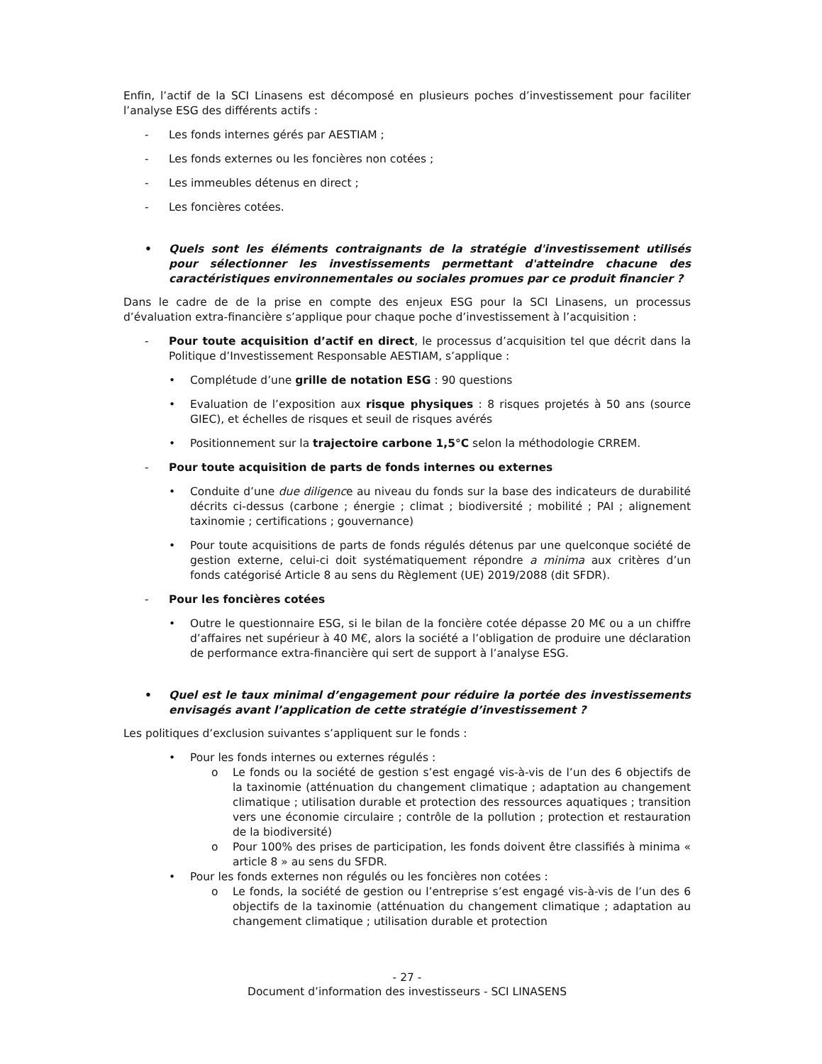Enfin, l’actif de la SCI Linasens est décomposé en plusieurs poches d’investissement pour faciliter l’analyse ESG des différents actifs :
- Les fonds internes gérés par AESTIAM ;
- Les fonds externes ou les foncières non cotées ;
- Les immeubles détenus en direct ;
- Les foncières cotées.
• Quels sont les éléments contraignants de la stratégie d'investissement utilisés pour sélectionner les investissements permettant d'atteindre chacune des caractéristiques environnementales ou sociales promues par ce produit financier ?
Dans le cadre de de la prise en compte des enjeux ESG pour la SCI Linasens, un processus d’évaluation extra-financière s’applique pour chaque poche d’investissement à l’acquisition :
- Pour toute acquisition d’actif en direct, le processus d’acquisition tel que décrit dans la Politique d’Investissement Responsable AESTIAM, s’applique :
• Complétude d’une grille de notation ESG : 90 questions
• Evaluation de l’exposition aux risque physiques : 8 risques projetés à 50 ans (source GIEC), et échelles de risques et seuil de risques avérés
• Positionnement sur la trajectoire carbone 1,5°C selon la méthodologie CRREM.
- Pour toute acquisition de parts de fonds internes ou externes
• Conduite d’une due diligence au niveau du fonds sur la base des indicateurs de durabilité décrits ci-dessus (carbone ; énergie ; climat ; biodiversité ; mobilité ; PAI ; alignement taxinomie ; certifications ; gouvernance)
• Pour toute acquisitions de parts de fonds régulés détenus par une quelconque société de gestion externe, celui-ci doit systématiquement répondre a minima aux critères d’un fonds catégorisé Article 8 au sens du Règlement (UE) 2019/2088 (dit SFDR).
- Pour les foncières cotées
• Outre le questionnaire ESG, si le bilan de la foncière cotée dépasse 20 M€ ou a un chiffre d’affaires net supérieur à 40 M€, alors la société a l’obligation de produire une déclaration de performance extra-financière qui sert de support à l’analyse ESG.
• Quel est le taux minimal d’engagement pour réduire la portée des investissements envisagés avant l’application de cette stratégie d’investissement ?
Les politiques d’exclusion suivantes s’appliquent sur le fonds :
• Pour les fonds internes ou externes régulés :
o Le fonds ou la société de gestion s’est engagé vis-à-vis de l’un des 6 objectifs de la taxinomie (atténuation du changement climatique ; adaptation au changement climatique ; utilisation durable et protection des ressources aquatiques ; transition vers une économie circulaire ; contrôle de la pollution ; protection et restauration de la biodiversité)
o Pour 100% des prises de participation, les fonds doivent être classifiés à minima « article 8 » au sens du SFDR.
• Pour les fonds externes non régulés ou les foncières non cotées :
o Le fonds, la société de gestion ou l’entreprise s’est engagé vis-à-vis de l’un des 6 objectifs de la taxinomie (atténuation du changement climatique ; adaptation au changement climatique ; utilisation durable et protection
- 27 -
Document d’information des investisseurs - SCI LINASENS